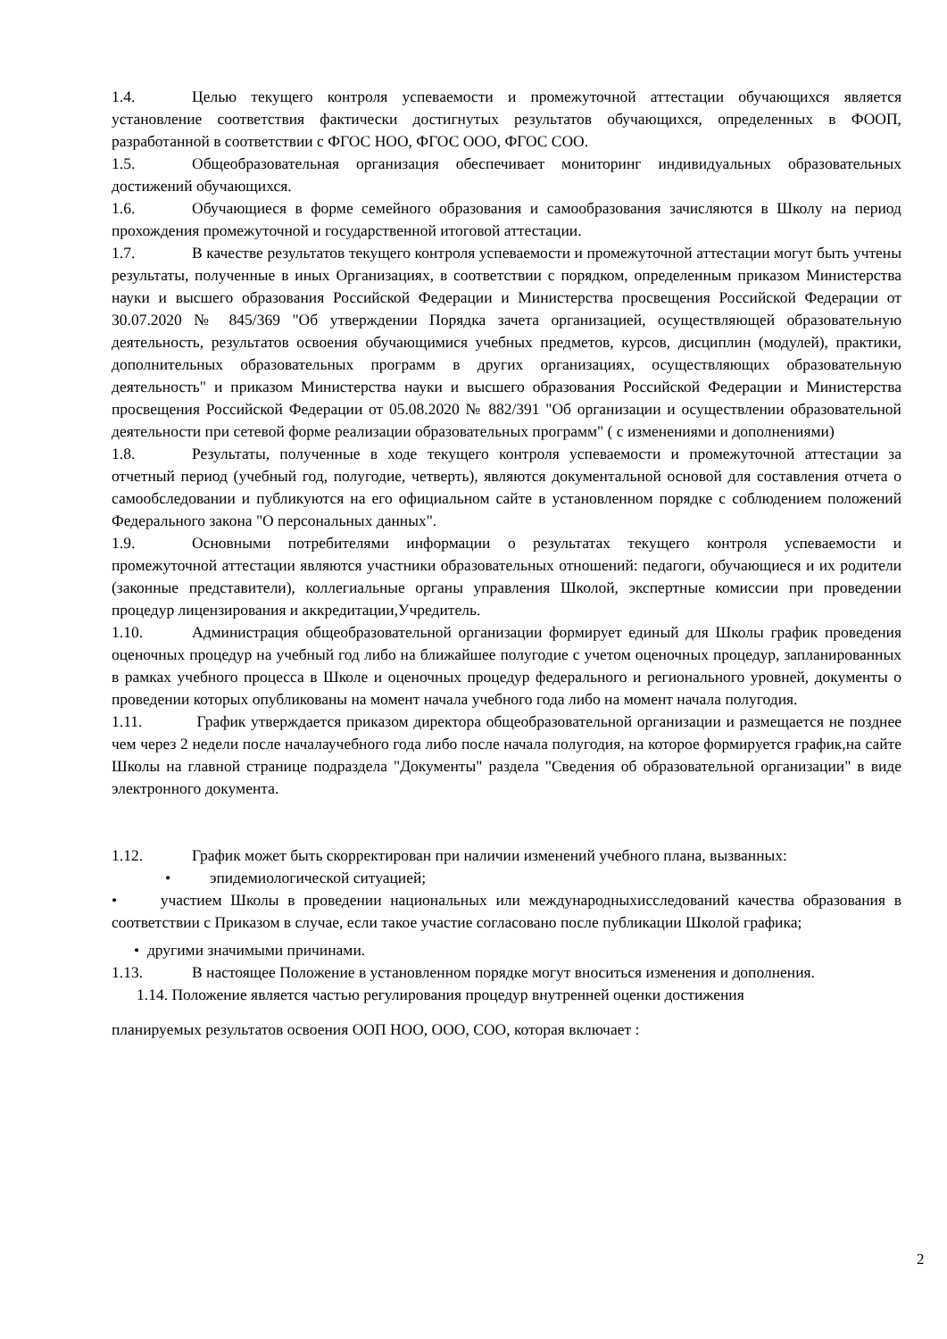1.4. Целью текущего контроля успеваемости и промежуточной аттестации обучающихся является установление соответствия фактически достигнутых результатов обучающихся, определенных в ФООП, разработанной в соответствии с ФГОС НОО, ФГОС ООО, ФГОС СОО.
1.5. Общеобразовательная организация обеспечивает мониторинг индивидуальных образовательных достижений обучающихся.
1.6. Обучающиеся в форме семейного образования и самообразования зачисляются в Школу на период прохождения промежуточной и государственной итоговой аттестации.
1.7. В качестве результатов текущего контроля успеваемости и промежуточной аттестации могут быть учтены результаты, полученные в иных Организациях, в соответствии с порядком, определенным приказом Министерства науки и высшего образования Российской Федерации и Министерства просвещения Российской Федерации от 30.07.2020 № 845/369 "Об утверждении Порядка зачета организацией, осуществляющей образовательную деятельность, результатов освоения обучающимися учебных предметов, курсов, дисциплин (модулей), практики, дополнительных образовательных программ в других организациях, осуществляющих образовательную деятельность" и приказом Министерства науки и высшего образования Российской Федерации и Министерства просвещения Российской Федерации от 05.08.2020 № 882/391 "Об организации и осуществлении образовательной деятельности при сетевой форме реализации образовательных программ" ( с изменениями и дополнениями)
1.8. Результаты, полученные в ходе текущего контроля успеваемости и промежуточной аттестации за отчетный период (учебный год, полугодие, четверть), являются документальной основой для составления отчета о самообследовании и публикуются на его официальном сайте в установленном порядке с соблюдением положений Федерального закона "О персональных данных".
1.9. Основными потребителями информации о результатах текущего контроля успеваемости и промежуточной аттестации являются участники образовательных отношений: педагоги, обучающиеся и их родители (законные представители), коллегиальные органы управления Школой, экспертные комиссии при проведении процедур лицензирования и аккредитации,Учредитель.
1.10. Администрация общеобразовательной организации формирует единый для Школы график проведения оценочных процедур на учебный год либо на ближайшее полугодие с учетом оценочных процедур, запланированных в рамках учебного процесса в Школе и оценочных процедур федерального и регионального уровней, документы о проведении которых опубликованы на момент начала учебного года либо на момент начала полугодия.
1.11. График утверждается приказом директора общеобразовательной организации и размещается не позднее чем через 2 недели после началаучебного года либо после начала полугодия, на которое формируется график,на сайте Школы на главной странице подраздела "Документы" раздела "Сведения об образовательной организации" в виде электронного документа.
1.12. График может быть скорректирован при наличии изменений учебного плана, вызванных:
• эпидемиологической ситуацией;
• участием Школы в проведении национальных или международныхисследований качества образования в соответствии с Приказом в случае, если такое участие согласовано после публикации Школой графика;
• другими значимыми причинами.
1.13. В настоящее Положение в установленном порядке могут вноситься изменения и дополнения.
1.14. Положение является частью регулирования процедур внутренней оценки достижения
планируемых результатов освоения ООП НОО, ООО, СОО, которая включает :
2